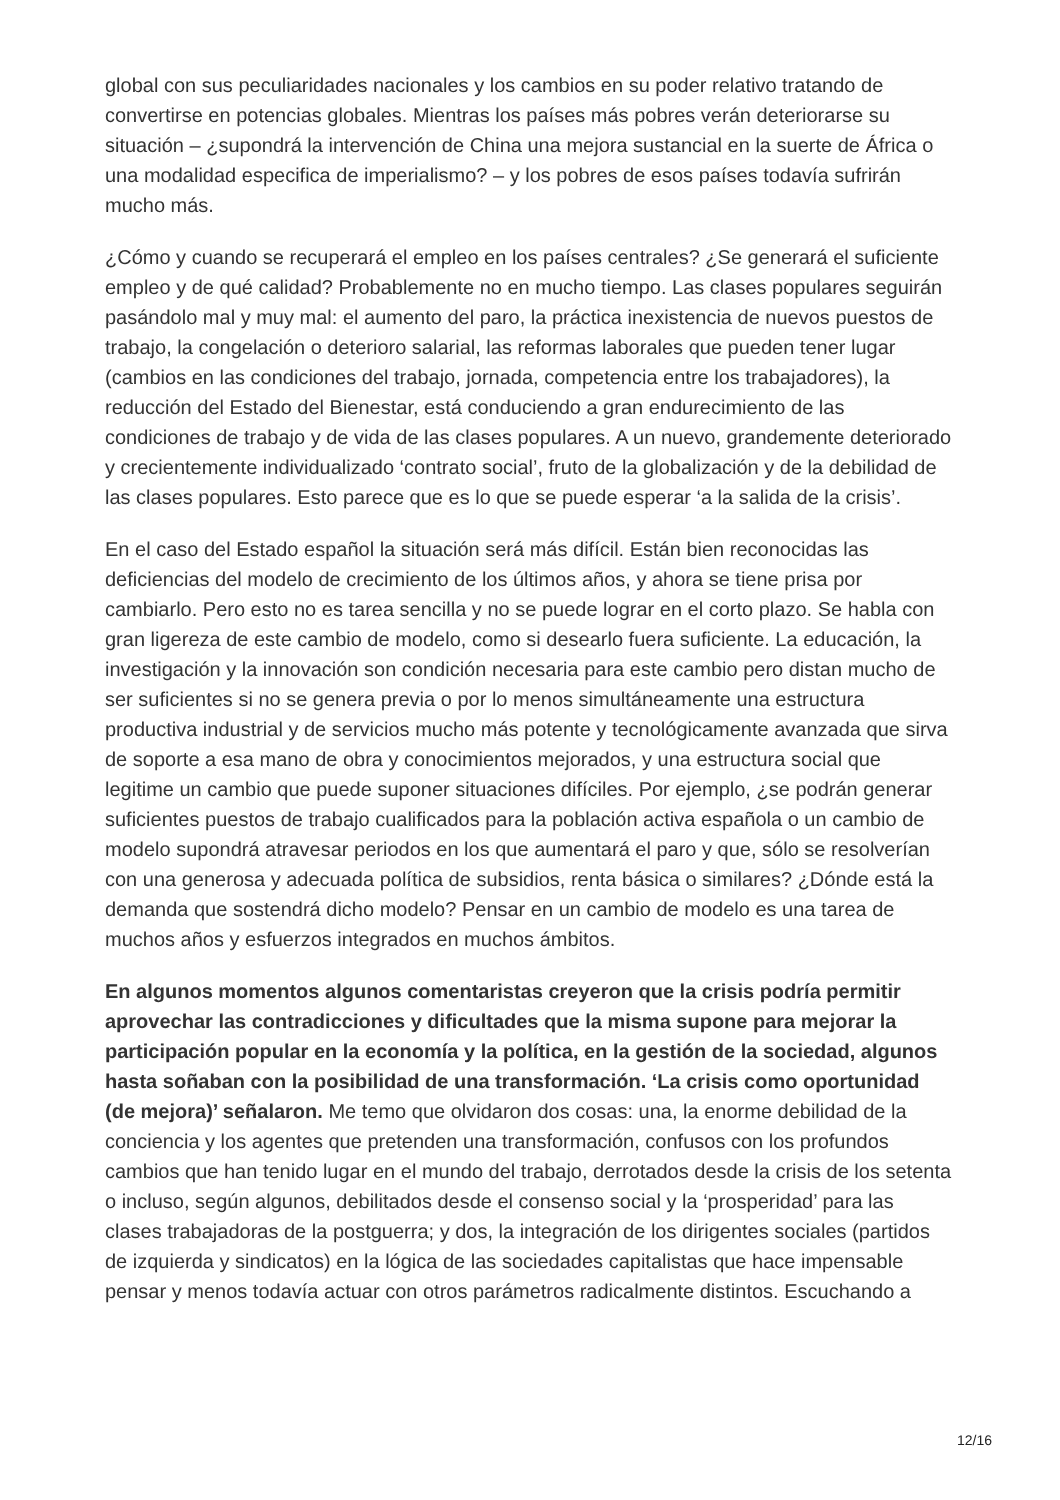global con sus peculiaridades nacionales y los cambios en su poder relativo tratando de convertirse en potencias globales. Mientras los países más pobres verán deteriorarse su situación – ¿supondrá la intervención de China una mejora sustancial en la suerte de África o una modalidad especifica de imperialismo? – y los pobres de esos países todavía sufrirán mucho más.
¿Cómo y cuando se recuperará el empleo en los países centrales? ¿Se generará el suficiente empleo y de qué calidad? Probablemente no en mucho tiempo. Las clases populares seguirán pasándolo mal y muy mal: el aumento del paro, la práctica inexistencia de nuevos puestos de trabajo, la congelación o deterioro salarial, las reformas laborales que pueden tener lugar (cambios en las condiciones del trabajo, jornada, competencia entre los trabajadores), la reducción del Estado del Bienestar, está conduciendo a gran endurecimiento de las condiciones de trabajo y de vida de las clases populares. A un nuevo, grandemente deteriorado y crecientemente individualizado ‘contrato social’, fruto de la globalización y de la debilidad de las clases populares. Esto parece que es lo que se puede esperar ‘a la salida de la crisis’.
En el caso del Estado español la situación será más difícil. Están bien reconocidas las deficiencias del modelo de crecimiento de los últimos años, y ahora se tiene prisa por cambiarlo. Pero esto no es tarea sencilla y no se puede lograr en el corto plazo. Se habla con gran ligereza de este cambio de modelo, como si desearlo fuera suficiente. La educación, la investigación y la innovación son condición necesaria para este cambio pero distan mucho de ser suficientes si no se genera previa o por lo menos simultáneamente una estructura productiva industrial y de servicios mucho más potente y tecnológicamente avanzada que sirva de soporte a esa mano de obra y conocimientos mejorados, y una estructura social que legitime un cambio que puede suponer situaciones difíciles. Por ejemplo, ¿se podrán generar suficientes puestos de trabajo cualificados para la población activa española o un cambio de modelo supondrá atravesar periodos en los que aumentará el paro y que, sólo se resolverían con una generosa y adecuada política de subsidios, renta básica o similares? ¿Dónde está la demanda que sostendrá dicho modelo? Pensar en un cambio de modelo es una tarea de muchos años y esfuerzos integrados en muchos ámbitos.
En algunos momentos algunos comentaristas creyeron que la crisis podría permitir aprovechar las contradicciones y dificultades que la misma supone para mejorar la participación popular en la economía y la política, en la gestión de la sociedad, algunos hasta soñaban con la posibilidad de una transformación. ‘La crisis como oportunidad (de mejora)’ señalaron. Me temo que olvidaron dos cosas: una, la enorme debilidad de la conciencia y los agentes que pretenden una transformación, confusos con los profundos cambios que han tenido lugar en el mundo del trabajo, derrotados desde la crisis de los setenta o incluso, según algunos, debilitados desde el consenso social y la ‘prosperidad’ para las clases trabajadoras de la postguerra; y dos, la integración de los dirigentes sociales (partidos de izquierda y sindicatos) en la lógica de las sociedades capitalistas que hace impensable pensar y menos todavía actuar con otros parámetros radicalmente distintos. Escuchando a
12/16